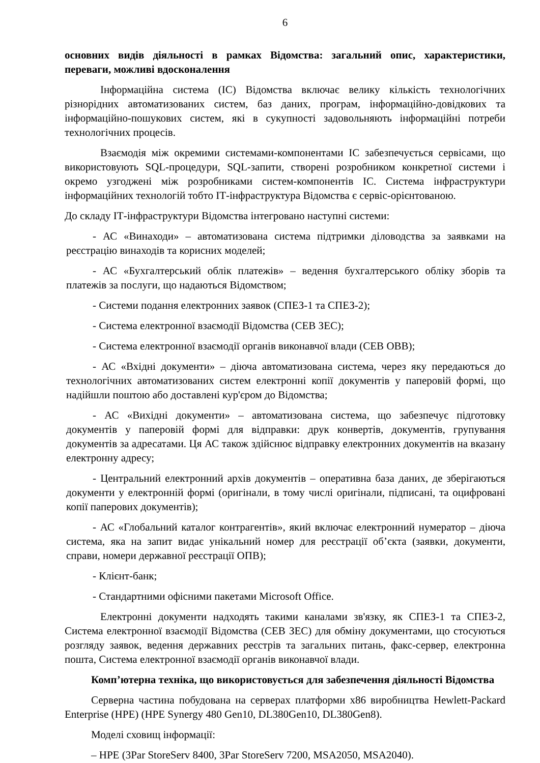6
основних видів діяльності в рамках Відомства: загальний опис, характеристики, переваги, можливі вдосконалення
Інформаційна система (ІС) Відомства включає велику кількість технологічних різнорідних автоматизованих систем, баз даних, програм, інформаційно-довідкових та інформаційно-пошукових систем, які в сукупності задовольняють інформаційні потреби технологічних процесів.
Взаємодія між окремими системами-компонентами ІС забезпечується сервісами, що використовують SQL-процедури, SQL-запити, створені розробником конкретної системи і окремо узгоджені між розробниками систем-компонентів ІС. Система інфраструктури інформаційних технологій тобто ІТ-інфраструктура Відомства є сервіс-орієнтованою.
До складу ІТ-інфраструктури Відомства інтегровано наступні системи:
- АС «Винаходи» – автоматизована система підтримки діловодства за заявками на реєстрацію винаходів та корисних моделей;
- АС «Бухгалтерський облік платежів» – ведення бухгалтерського обліку зборів та платежів за послуги, що надаються Відомством;
- Системи подання електронних заявок (СПЕЗ-1 та СПЕЗ-2);
- Система електронної взаємодії Відомства (СЕВ ЗЕС);
- Система електронної взаємодії органів виконавчої влади (СЕВ ОВВ);
- АС «Вхідні документи» – діюча автоматизована система, через яку передаються до технологічних автоматизованих систем електронні копії документів у паперовій формі, що надійшли поштою або доставлені кур'єром до Відомства;
- АС «Вихідні документи» – автоматизована система, що забезпечує підготовку документів у паперовій формі для відправки: друк конвертів, документів, групування документів за адресатами. Ця АС також здійснює відправку електронних документів на вказану електронну адресу;
- Центральний електронний архів документів – оперативна база даних, де зберігаються документи у електронній формі (оригінали, в тому числі оригінали, підписані, та оцифровані копії паперових документів);
- АС «Глобальний каталог контрагентів», який включає електронний нумератор – діюча система, яка на запит видає унікальний номер для реєстрації об’єкта (заявки, документи, справи, номери державної реєстрації ОПВ);
- Клієнт-банк;
- Стандартними офісними пакетами Microsoft Office.
Електронні документи надходять такими каналами зв'язку, як СПЕЗ-1 та СПЕЗ-2, Система електронної взаємодії Відомства (СЕВ ЗЕС) для обміну документами, що стосуються розгляду заявок, ведення державних реєстрів та загальних питань, факс-сервер, електронна пошта, Система електронної взаємодії органів виконавчої влади.
Комп’ютерна техніка, що використовується для забезпечення діяльності Відомства
Серверна частина побудована на серверах платформи x86 виробництва Hewlett-Packard Enterprise (HPE) (HPE Synergy 480 Gen10, DL380Gen10, DL380Gen8).
Моделі сховищ інформації:
– HPE (3Par StoreServ 8400, 3Par StoreServ 7200, MSA2050, MSA2040).